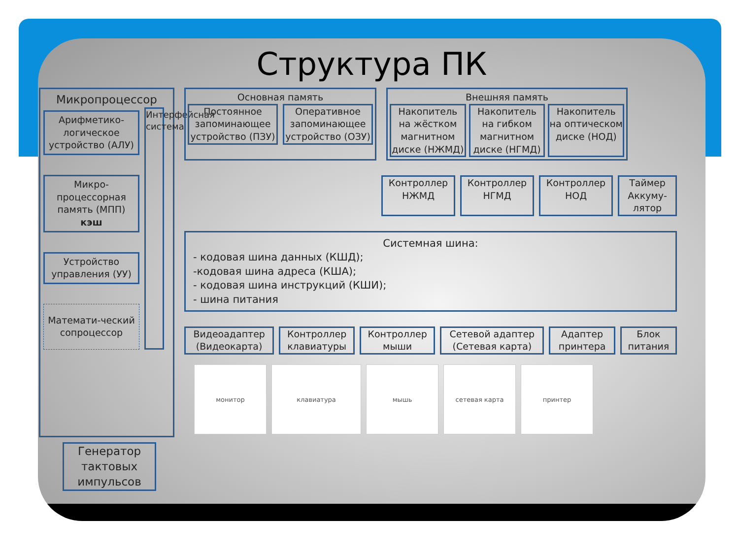Структура ПК
Микропроцессор
Арифметико-логическое устройство (АЛУ)
Микро-процессорная память (МПП) кэш
Устройство управления (УУ)
Математи-ческий сопроцессор
Интерфейсная система
Основная память
Постоянное запоминающее устройство (ПЗУ)
Оперативное запоминающее устройство (ОЗУ)
Внешняя память
Накопитель на жёстком магнитном диске (НЖМД)
Накопитель на гибком магнитном диске (НГМД)
Накопитель на оптическом диске (НОД)
Контроллер НЖМД
Контроллер НГМД
Контроллер НОД
Таймер
Аккуму-лятор
Системная шина:
- кодовая шина данных (КШД);
-кодовая шина адреса (КША);
- кодовая шина инструкций (КШИ);
- шина питания
Видеоадаптер (Видеокарта)
Контроллер клавиатуры
Контроллер мыши
Сетевой адаптер (Сетевая карта)
Адаптер принтера
Блок питания
монитор клавиатура мышь сетевая карта принтер
Генератор тактовых импульсов